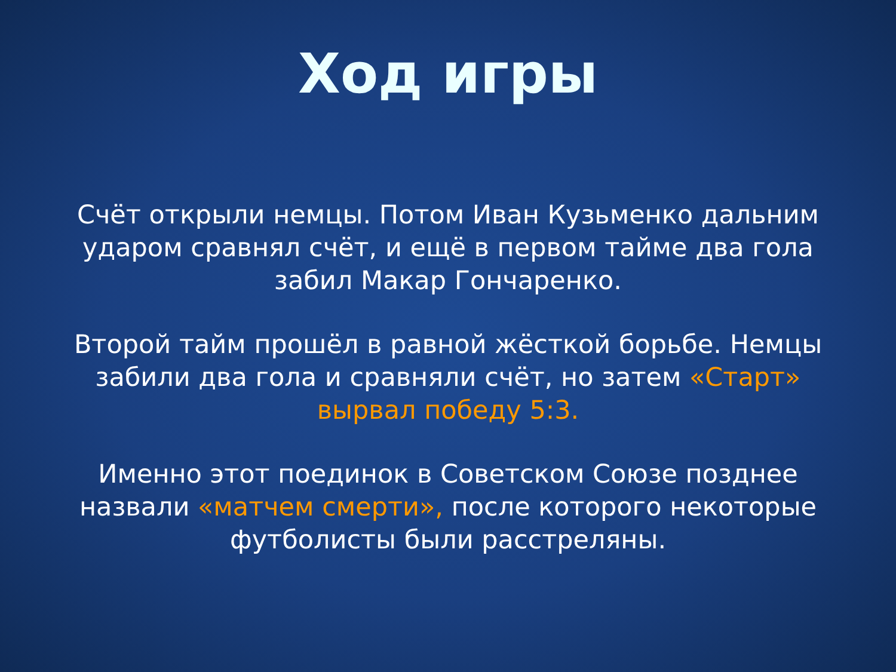Ход игры
Счёт открыли немцы. Потом Иван Кузьменко дальним ударом сравнял счёт, и ещё в первом тайме два гола забил Макар Гончаренко.
Второй тайм прошёл в равной жёсткой борьбе. Немцы забили два гола и сравняли счёт, но затем «Старт» вырвал победу 5:3.
Именно этот поединок в Советском Союзе позднее назвали «матчем смерти», после которого некоторые футболисты были расстреляны.